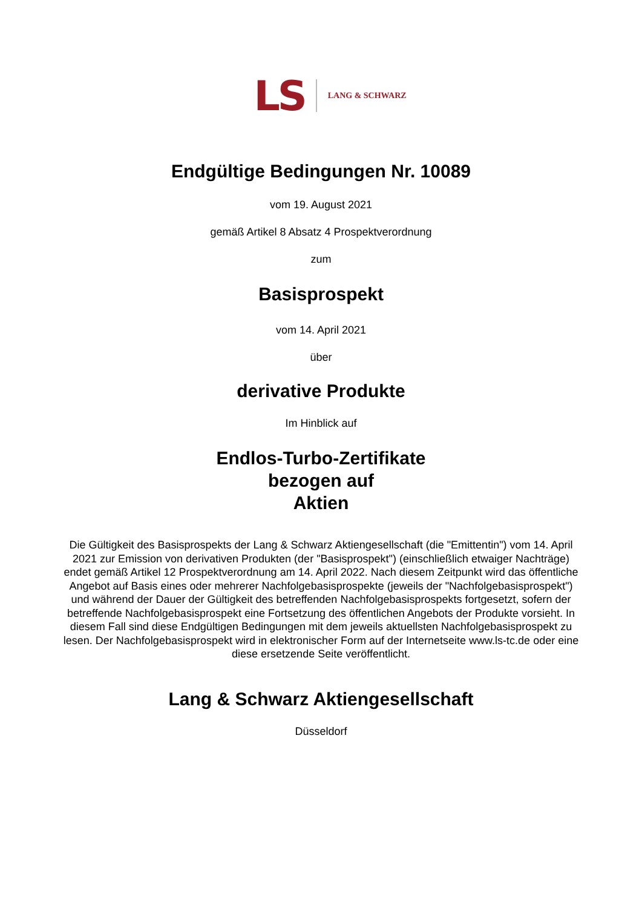LS LANG & SCHWARZ
Endgültige Bedingungen Nr. 10089
vom 19. August 2021
gemäß Artikel 8 Absatz 4 Prospektverordnung
zum
Basisprospekt
vom 14. April 2021
über
derivative Produkte
Im Hinblick auf
Endlos-Turbo-Zertifikate
bezogen auf
Aktien
Die Gültigkeit des Basisprospekts der Lang & Schwarz Aktiengesellschaft (die "Emittentin") vom 14. April 2021 zur Emission von derivativen Produkten (der "Basisprospekt") (einschließlich etwaiger Nachträge) endet gemäß Artikel 12 Prospektverordnung am 14. April 2022. Nach diesem Zeitpunkt wird das öffentliche Angebot auf Basis eines oder mehrerer Nachfolgebasisprospekte (jeweils der "Nachfolgebasisprospekt") und während der Dauer der Gültigkeit des betreffenden Nachfolgebasisprospekts fortgesetzt, sofern der betreffende Nachfolgebasisprospekt eine Fortsetzung des öffentlichen Angebots der Produkte vorsieht. In diesem Fall sind diese Endgültigen Bedingungen mit dem jeweils aktuellsten Nachfolgebasisprospekt zu lesen. Der Nachfolgebasisprospekt wird in elektronischer Form auf der Internetseite www.ls-tc.de oder eine diese ersetzende Seite veröffentlicht.
Lang & Schwarz Aktiengesellschaft
Düsseldorf